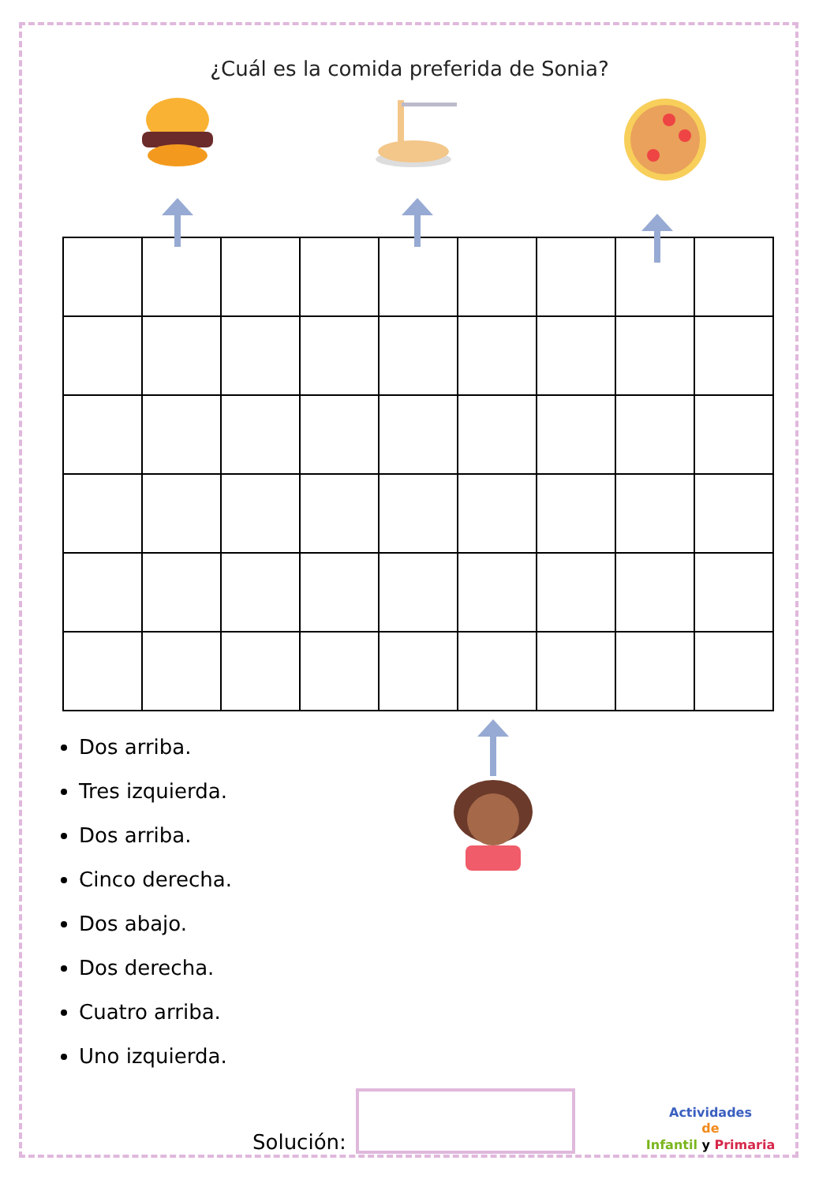¿Cuál es la comida preferida de Sonia?
Dos arriba.
Tres izquierda.
Dos arriba.
Cinco derecha.
Dos abajo.
Dos derecha.
Cuatro arriba.
Uno izquierda.
Solución:
Actividades
de
Infantil y Primaria